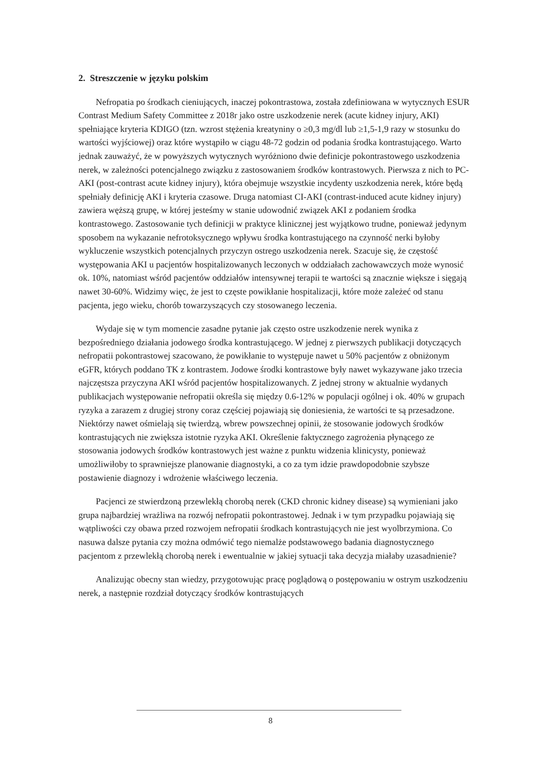2. Streszczenie w języku polskim
Nefropatia po środkach cieniujących, inaczej pokontrastowa, została zdefiniowana w wytycznych ESUR Contrast Medium Safety Committee z 2018r jako ostre uszkodzenie nerek (acute kidney injury, AKI) spełniające kryteria KDIGO (tzn. wzrost stężenia kreatyniny o ≥0,3 mg/dl lub ≥1,5-1,9 razy w stosunku do wartości wyjściowej) oraz które wystąpiło w ciągu 48-72 godzin od podania środka kontrastującego. Warto jednak zauważyć, że w powyższych wytycznych wyróżniono dwie definicje pokontrastowego uszkodzenia nerek, w zależności potencjalnego związku z zastosowaniem środków kontrastowych. Pierwsza z nich to PC-AKI (post-contrast acute kidney injury), która obejmuje wszystkie incydenty uszkodzenia nerek, które będą spełniały definicję AKI i kryteria czasowe. Druga natomiast CI-AKI (contrast-induced acute kidney injury) zawiera węższą grupę, w której jesteśmy w stanie udowodnić związek AKI z podaniem środka kontrastowego. Zastosowanie tych definicji w praktyce klinicznej jest wyjątkowo trudne, ponieważ jedynym sposobem na wykazanie nefrotoksycznego wpływu środka kontrastującego na czynność nerki byłoby wykluczenie wszystkich potencjalnych przyczyn ostrego uszkodzenia nerek. Szacuje się, że częstość występowania AKI u pacjentów hospitalizowanych leczonych w oddziałach zachowawczych może wynosić ok. 10%, natomiast wśród pacjentów oddziałów intensywnej terapii te wartości są znacznie większe i sięgają nawet 30-60%. Widzimy więc, że jest to częste powikłanie hospitalizacji, które może zależeć od stanu pacjenta, jego wieku, chorób towarzyszących czy stosowanego leczenia.
Wydaje się w tym momencie zasadne pytanie jak często ostre uszkodzenie nerek wynika z bezpośredniego działania jodowego środka kontrastującego. W jednej z pierwszych publikacji dotyczących nefropatii pokontrastowej szacowano, że powikłanie to występuje nawet u 50% pacjentów z obniżonym eGFR, których poddano TK z kontrastem. Jodowe środki kontrastowe były nawet wykazywane jako trzecia najczęstsza przyczyna AKI wśród pacjentów hospitalizowanych. Z jednej strony w aktualnie wydanych publikacjach występowanie nefropatii określa się między 0.6-12% w populacji ogólnej i ok. 40% w grupach ryzyka a zarazem z drugiej strony coraz częściej pojawiają się doniesienia, że wartości te są przesadzone. Niektórzy nawet ośmielają się twierdzą, wbrew powszechnej opinii, że stosowanie jodowych środków kontrastujących nie zwiększa istotnie ryzyka AKI. Określenie faktycznego zagrożenia płynącego ze stosowania jodowych środków kontrastowych jest ważne z punktu widzenia klinicysty, ponieważ umożliwiłoby to sprawniejsze planowanie diagnostyki, a co za tym idzie prawdopodobnie szybsze postawienie diagnozy i wdrożenie właściwego leczenia.
Pacjenci ze stwierdzoną przewlekłą chorobą nerek (CKD chronic kidney disease) są wymieniani jako grupa najbardziej wrażliwa na rozwój nefropatii pokontrastowej. Jednak i w tym przypadku pojawiają się wątpliwości czy obawa przed rozwojem nefropatii środkach kontrastujących nie jest wyolbrzymiona. Co nasuwa dalsze pytania czy można odmówić tego niemalże podstawowego badania diagnostycznego pacjentom z przewlekłą chorobą nerek i ewentualnie w jakiej sytuacji taka decyzja miałaby uzasadnienie?
Analizując obecny stan wiedzy, przygotowując pracę poglądową o postępowaniu w ostrym uszkodzeniu nerek, a następnie rozdział dotyczący środków kontrastujących
8